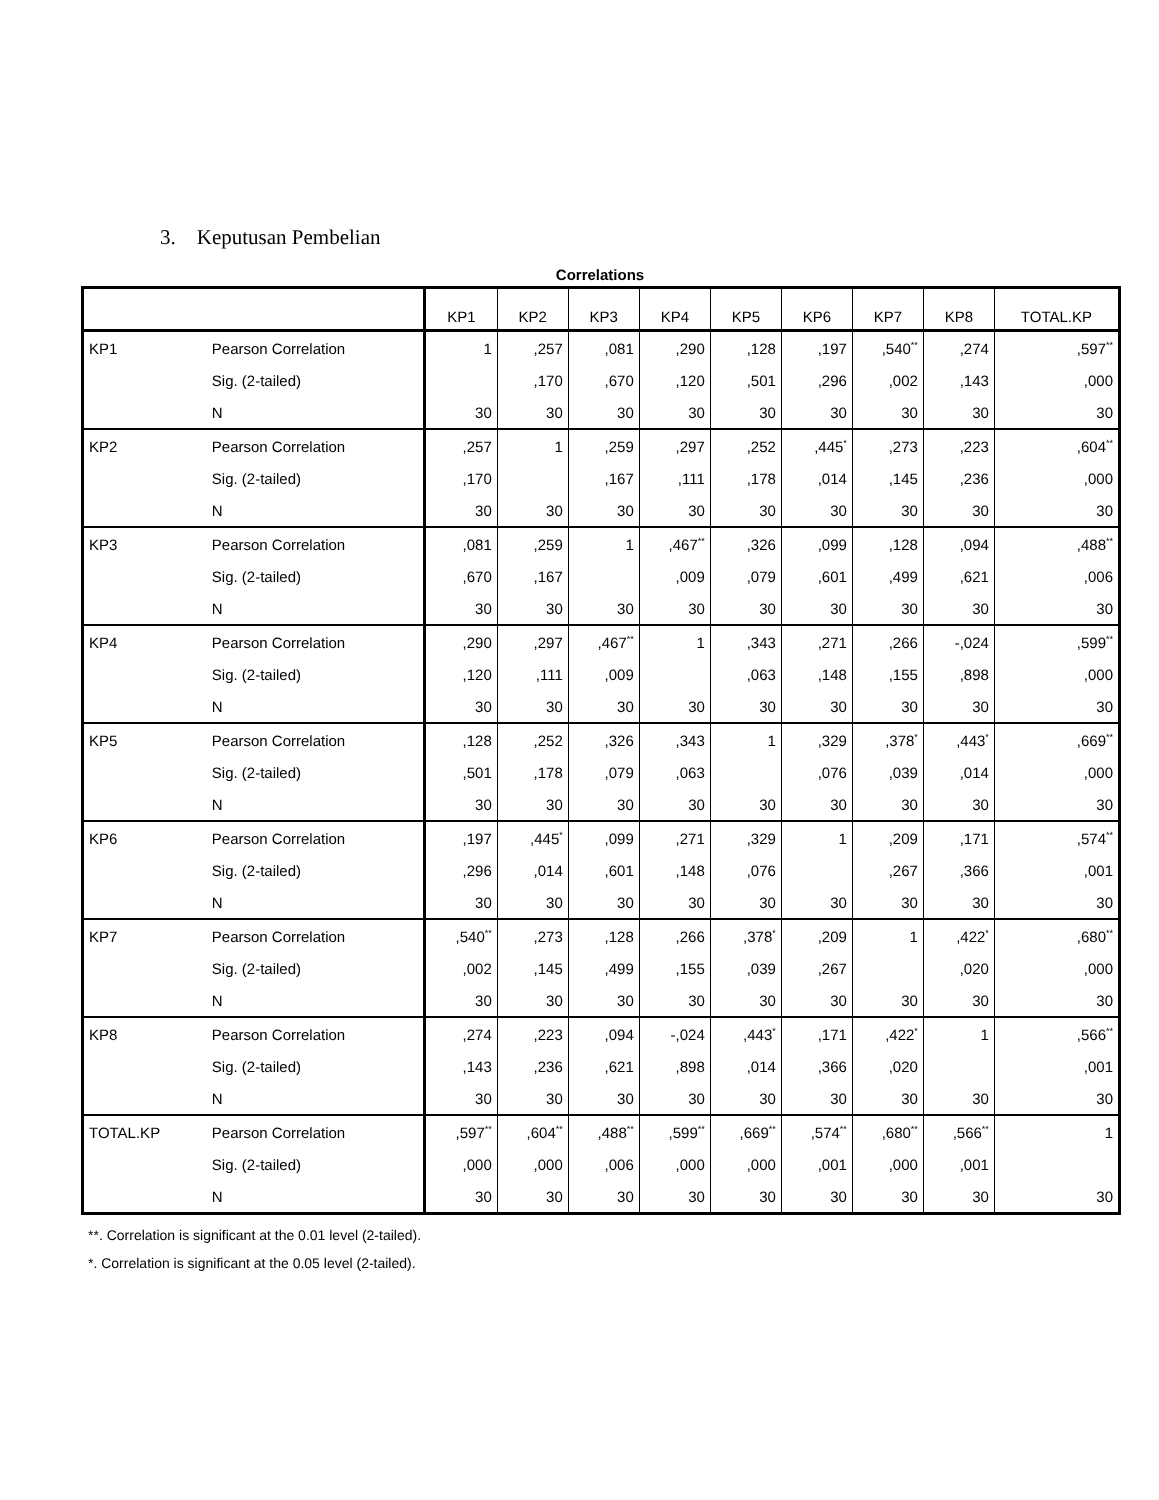3. Keputusan Pembelian
Correlations
| | | KP1 | KP2 | KP3 | KP4 | KP5 | KP6 | KP7 | KP8 | TOTAL.KP |
| --- | --- | --- | --- | --- | --- | --- | --- | --- | --- | --- |
| KP1 | Pearson Correlation | 1 | ,257 | ,081 | ,290 | ,128 | ,197 | ,540<sup>**</sup> | ,274 | ,597<sup>**</sup> |
| | Sig. (2-tailed) | | ,170 | ,670 | ,120 | ,501 | ,296 | ,002 | ,143 | ,000 |
| | N | 30 | 30 | 30 | 30 | 30 | 30 | 30 | 30 | 30 |
| KP2 | Pearson Correlation | ,257 | 1 | ,259 | ,297 | ,252 | ,445<sup>*</sup> | ,273 | ,223 | ,604<sup>**</sup> |
| | Sig. (2-tailed) | ,170 | | ,167 | ,111 | ,178 | ,014 | ,145 | ,236 | ,000 |
| | N | 30 | 30 | 30 | 30 | 30 | 30 | 30 | 30 | 30 |
| KP3 | Pearson Correlation | ,081 | ,259 | 1 | ,467<sup>**</sup> | ,326 | ,099 | ,128 | ,094 | ,488<sup>**</sup> |
| | Sig. (2-tailed) | ,670 | ,167 | | ,009 | ,079 | ,601 | ,499 | ,621 | ,006 |
| | N | 30 | 30 | 30 | 30 | 30 | 30 | 30 | 30 | 30 |
| KP4 | Pearson Correlation | ,290 | ,297 | ,467<sup>**</sup> | 1 | ,343 | ,271 | ,266 | -,024 | ,599<sup>**</sup> |
| | Sig. (2-tailed) | ,120 | ,111 | ,009 | | ,063 | ,148 | ,155 | ,898 | ,000 |
| | N | 30 | 30 | 30 | 30 | 30 | 30 | 30 | 30 | 30 |
| KP5 | Pearson Correlation | ,128 | ,252 | ,326 | ,343 | 1 | ,329 | ,378<sup>*</sup> | ,443<sup>*</sup> | ,669<sup>**</sup> |
| | Sig. (2-tailed) | ,501 | ,178 | ,079 | ,063 | | ,076 | ,039 | ,014 | ,000 |
| | N | 30 | 30 | 30 | 30 | 30 | 30 | 30 | 30 | 30 |
| KP6 | Pearson Correlation | ,197 | ,445<sup>*</sup> | ,099 | ,271 | ,329 | 1 | ,209 | ,171 | ,574<sup>**</sup> |
| | Sig. (2-tailed) | ,296 | ,014 | ,601 | ,148 | ,076 | | ,267 | ,366 | ,001 |
| | N | 30 | 30 | 30 | 30 | 30 | 30 | 30 | 30 | 30 |
| KP7 | Pearson Correlation | ,540<sup>**</sup> | ,273 | ,128 | ,266 | ,378<sup>*</sup> | ,209 | 1 | ,422<sup>*</sup> | ,680<sup>**</sup> |
| | Sig. (2-tailed) | ,002 | ,145 | ,499 | ,155 | ,039 | ,267 | | ,020 | ,000 |
| | N | 30 | 30 | 30 | 30 | 30 | 30 | 30 | 30 | 30 |
| KP8 | Pearson Correlation | ,274 | ,223 | ,094 | -,024 | ,443<sup>*</sup> | ,171 | ,422<sup>*</sup> | 1 | ,566<sup>**</sup> |
| | Sig. (2-tailed) | ,143 | ,236 | ,621 | ,898 | ,014 | ,366 | ,020 | | ,001 |
| | N | 30 | 30 | 30 | 30 | 30 | 30 | 30 | 30 | 30 |
| TOTAL.KP | Pearson Correlation | ,597<sup>**</sup> | ,604<sup>**</sup> | ,488<sup>**</sup> | ,599<sup>**</sup> | ,669<sup>**</sup> | ,574<sup>**</sup> | ,680<sup>**</sup> | ,566<sup>**</sup> | 1 |
| | Sig. (2-tailed) | ,000 | ,000 | ,006 | ,000 | ,000 | ,001 | ,000 | ,001 | |
| | N | 30 | 30 | 30 | 30 | 30 | 30 | 30 | 30 | 30 |
**. Correlation is significant at the 0.01 level (2-tailed).
*. Correlation is significant at the 0.05 level (2-tailed).